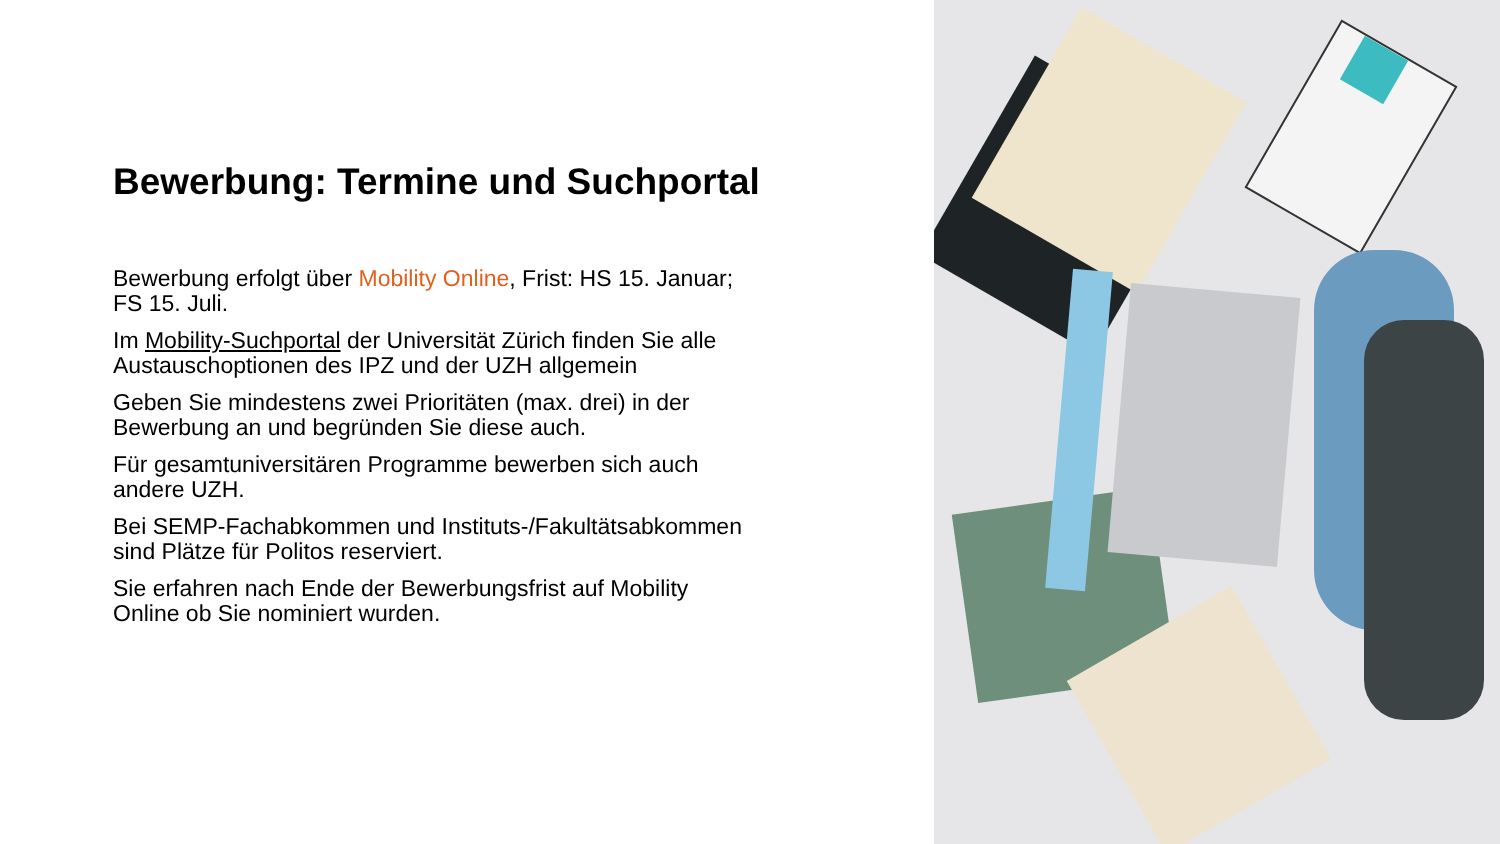Bewerbung: Termine und Suchportal
Bewerbung erfolgt über Mobility Online, Frist: HS 15. Januar; FS 15. Juli.
Im Mobility-Suchportal der Universität Zürich finden Sie alle Austauschoptionen des IPZ und der UZH allgemein
Geben Sie mindestens zwei Prioritäten (max. drei) in der Bewerbung an und begründen Sie diese auch.
Für gesamtuniversitären Programme bewerben sich auch andere UZH.
Bei SEMP-Fachabkommen und Instituts-/Fakultätsabkommen sind Plätze für Politos reserviert.
Sie erfahren nach Ende der Bewerbungsfrist auf Mobility Online ob Sie nominiert wurden.